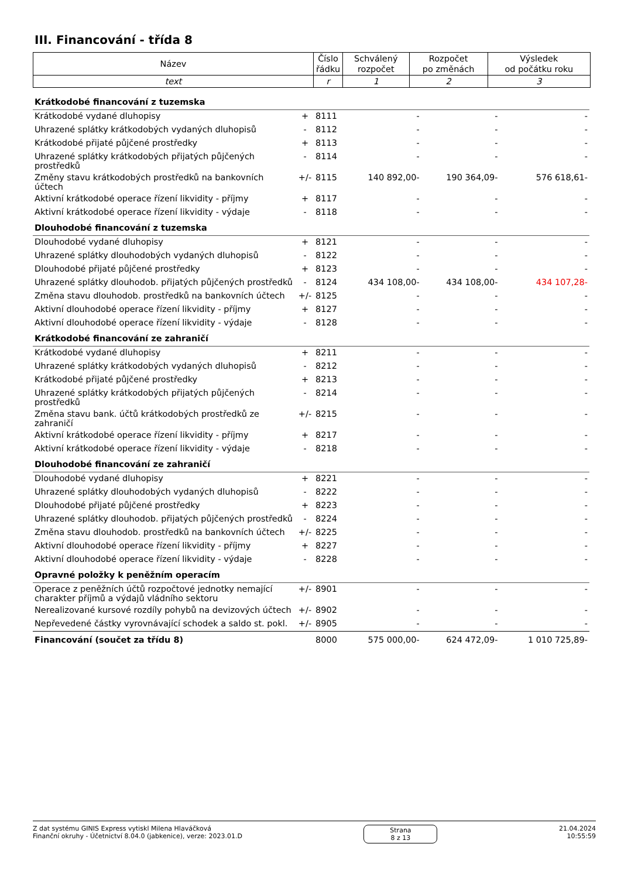III. Financování - třída 8
| Název | Číslo řádku | Schválený rozpočet | Rozpočet po změnách | Výsledek od počátku roku |
| --- | --- | --- | --- | --- |
| text | r | 1 | 2 | 3 |
| Krátkodobé financování z tuzemska | | | | | |
| Krátkodobé vydané dluhopisy | + | 8111 | - | - | - |
| Uhrazené splátky krátkodobých vydaných dluhopisů | - | 8112 | - | - | - |
| Krátkodobé přijaté půjčené prostředky | + | 8113 | - | - | - |
| Uhrazené splátky krátkodobých přijatých půjčených prostředků | - | 8114 | - | - | - |
| Změny stavu krátkodobých prostředků na bankovních účtech | +/- | 8115 | 140 892,00- | 190 364,09- | 576 618,61- |
| Aktivní krátkodobé operace řízení likvidity - příjmy | + | 8117 | - | - | - |
| Aktivní krátkodobé operace řízení likvidity - výdaje | - | 8118 | - | - | - |
| Dlouhodobé financování z tuzemska | | | | | |
| Dlouhodobé vydané dluhopisy | + | 8121 | - | - | - |
| Uhrazené splátky dlouhodobých vydaných dluhopisů | - | 8122 | - | - | - |
| Dlouhodobé přijaté půjčené prostředky | + | 8123 | - | - | - |
| Uhrazené splátky dlouhodob. přijatých půjčených prostředků | - | 8124 | 434 108,00- | 434 108,00- | 434 107,28- |
| Změna stavu dlouhodob. prostředků na bankovních účtech | +/- | 8125 | - | - | - |
| Aktivní dlouhodobé operace řízení likvidity - příjmy | + | 8127 | - | - | - |
| Aktivní dlouhodobé operace řízení likvidity - výdaje | - | 8128 | - | - | - |
| Krátkodobé financování ze zahraničí | | | | | |
| Krátkodobé vydané dluhopisy | + | 8211 | - | - | - |
| Uhrazené splátky krátkodobých vydaných dluhopisů | - | 8212 | - | - | - |
| Krátkodobé přijaté půjčené prostředky | + | 8213 | - | - | - |
| Uhrazené splátky krátkodobých přijatých půjčených prostředků | - | 8214 | - | - | - |
| Změna stavu bank. účtů krátkodobých prostředků ze zahraničí | +/- | 8215 | - | - | - |
| Aktivní krátkodobé operace řízení likvidity - příjmy | + | 8217 | - | - | - |
| Aktivní krátkodobé operace řízení likvidity - výdaje | - | 8218 | - | - | - |
| Dlouhodobé financování ze zahraničí | | | | | |
| Dlouhodobé vydané dluhopisy | + | 8221 | - | - | - |
| Uhrazené splátky dlouhodobých vydaných dluhopisů | - | 8222 | - | - | - |
| Dlouhodobé přijaté půjčené prostředky | + | 8223 | - | - | - |
| Uhrazené splátky dlouhodob. přijatých půjčených prostředků | - | 8224 | - | - | - |
| Změna stavu dlouhodob. prostředků na bankovních účtech | +/- | 8225 | - | - | - |
| Aktivní dlouhodobé operace řízení likvidity - příjmy | + | 8227 | - | - | - |
| Aktivní dlouhodobé operace řízení likvidity - výdaje | - | 8228 | - | - | - |
| Opravné položky k peněžním operacím | | | | | |
| Operace z peněžních účtů rozpočtové jednotky nemající charakter příjmů a výdajů vládního sektoru | +/- | 8901 | - | - | - |
| Nerealizované kursové rozdíly pohybů na devizových účtech | +/- | 8902 | - | - | - |
| Nepřevedené částky vyrovnávající schodek a saldo st. pokl. | +/- | 8905 | - | - | - |
| Financování (součet za třídu 8) | | 8000 | 575 000,00- | 624 472,09- | 1 010 725,89- |
Z dat systému GINIS Express vytiskl Milena Hlaváčková
Finanční okruhy - Účetnictví 8.04.0 (jabkenice), verze: 2023.01.D
Strana
8 z 13
21.04.2024
10:55:59